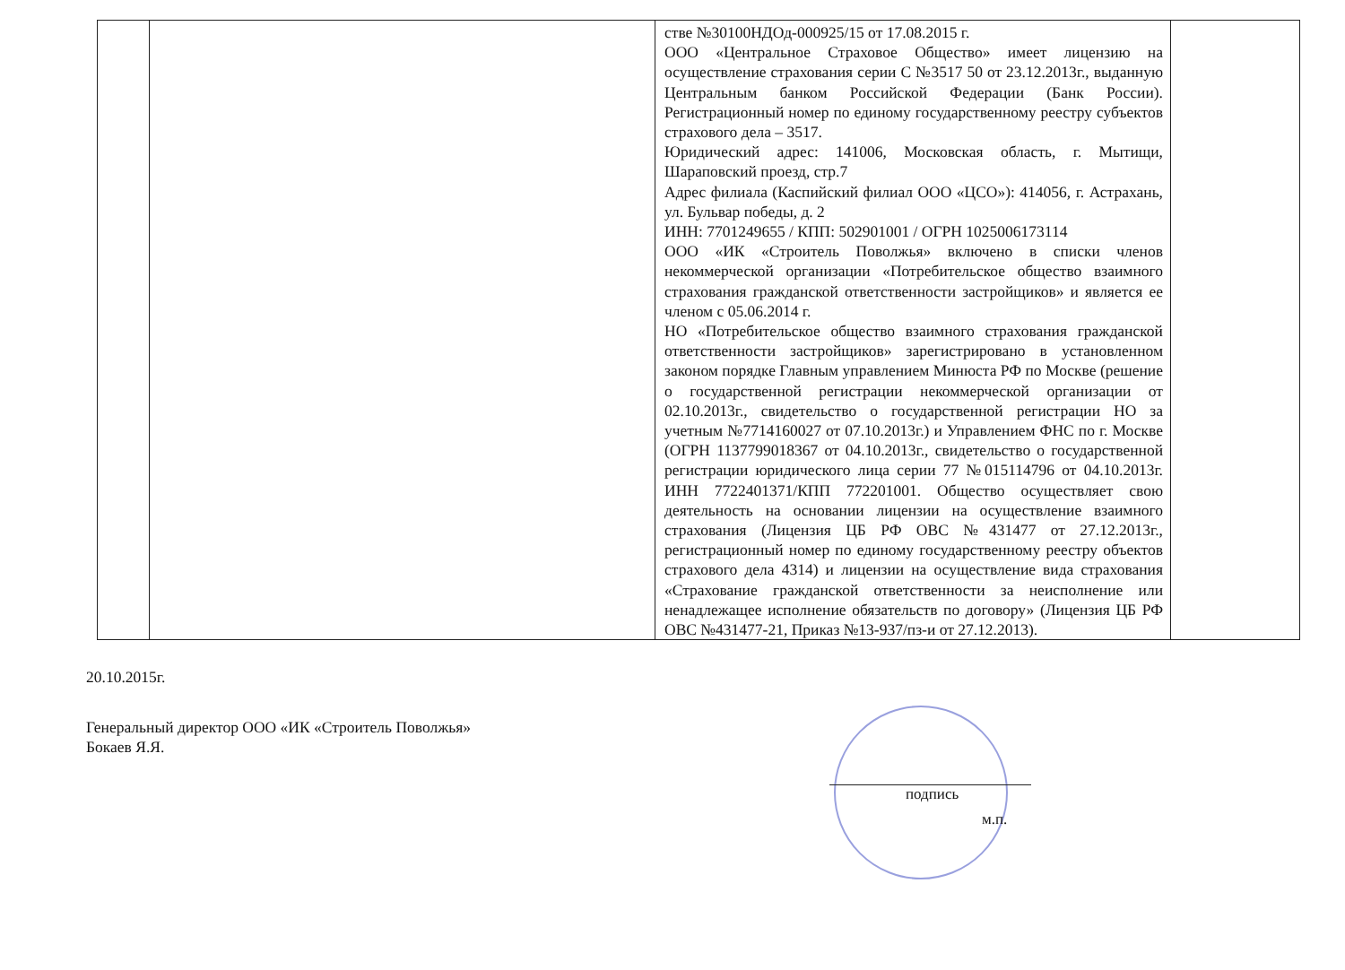| | | стве №30100НДОд-000925/15 от 17.08.2015 г. ООО «Центральное Страховое Общество» имеет лицензию на осуществление страхования серии С №3517 50 от 23.12.2013г., выданную Центральным банком Российской Федерации (Банк России). Регистрационный номер по единому государственному реестру субъектов страхового дела – 3517. Юридический адрес: 141006, Московская область, г. Мытищи, Шараповский проезд, стр.7 Адрес филиала (Каспийский филиал ООО «ЦСО»): 414056, г. Астрахань, ул. Бульвар победы, д. 2 ИНН: 7701249655 / КПП: 502901001 / ОГРН 1025006173114 ООО «ИК «Строитель Поволжья» включено в списки членов некоммерческой организации «Потребительское общество взаимного страхования гражданской ответственности застройщиков» и является ее членом с 05.06.2014 г. НО «Потребительское общество взаимного страхования гражданской ответственности застройщиков» зарегистрировано в установленном законом порядке Главным управлением Минюста РФ по Москве (решение о государственной регистрации некоммерческой организации от 02.10.2013г., свидетельство о государственной регистрации НО за учетным №7714160027 от 07.10.2013г.) и Управлением ФНС по г. Москве (ОГРН 1137799018367 от 04.10.2013г., свидетельство о государственной регистрации юридического лица серии 77 №015114796 от 04.10.2013г. ИНН 7722401371/КПП 772201001. Общество осуществляет свою деятельность на основании лицензии на осуществление взаимного страхования (Лицензия ЦБ РФ ОВС №431477 от 27.12.2013г., регистрационный номер по единому государственному реестру объектов страхового дела 4314) и лицензии на осуществление вида страхования «Страхование гражданской ответственности за неисполнение или ненадлежащее исполнение обязательств по договору» (Лицензия ЦБ РФ ОВС №431477-21, Приказ №13-937/пз-и от 27.12.2013). | |
20.10.2015г.
Генеральный директор ООО «ИК «Строитель Поволжья»
Бокаев Я.Я.
подпись
м.п.